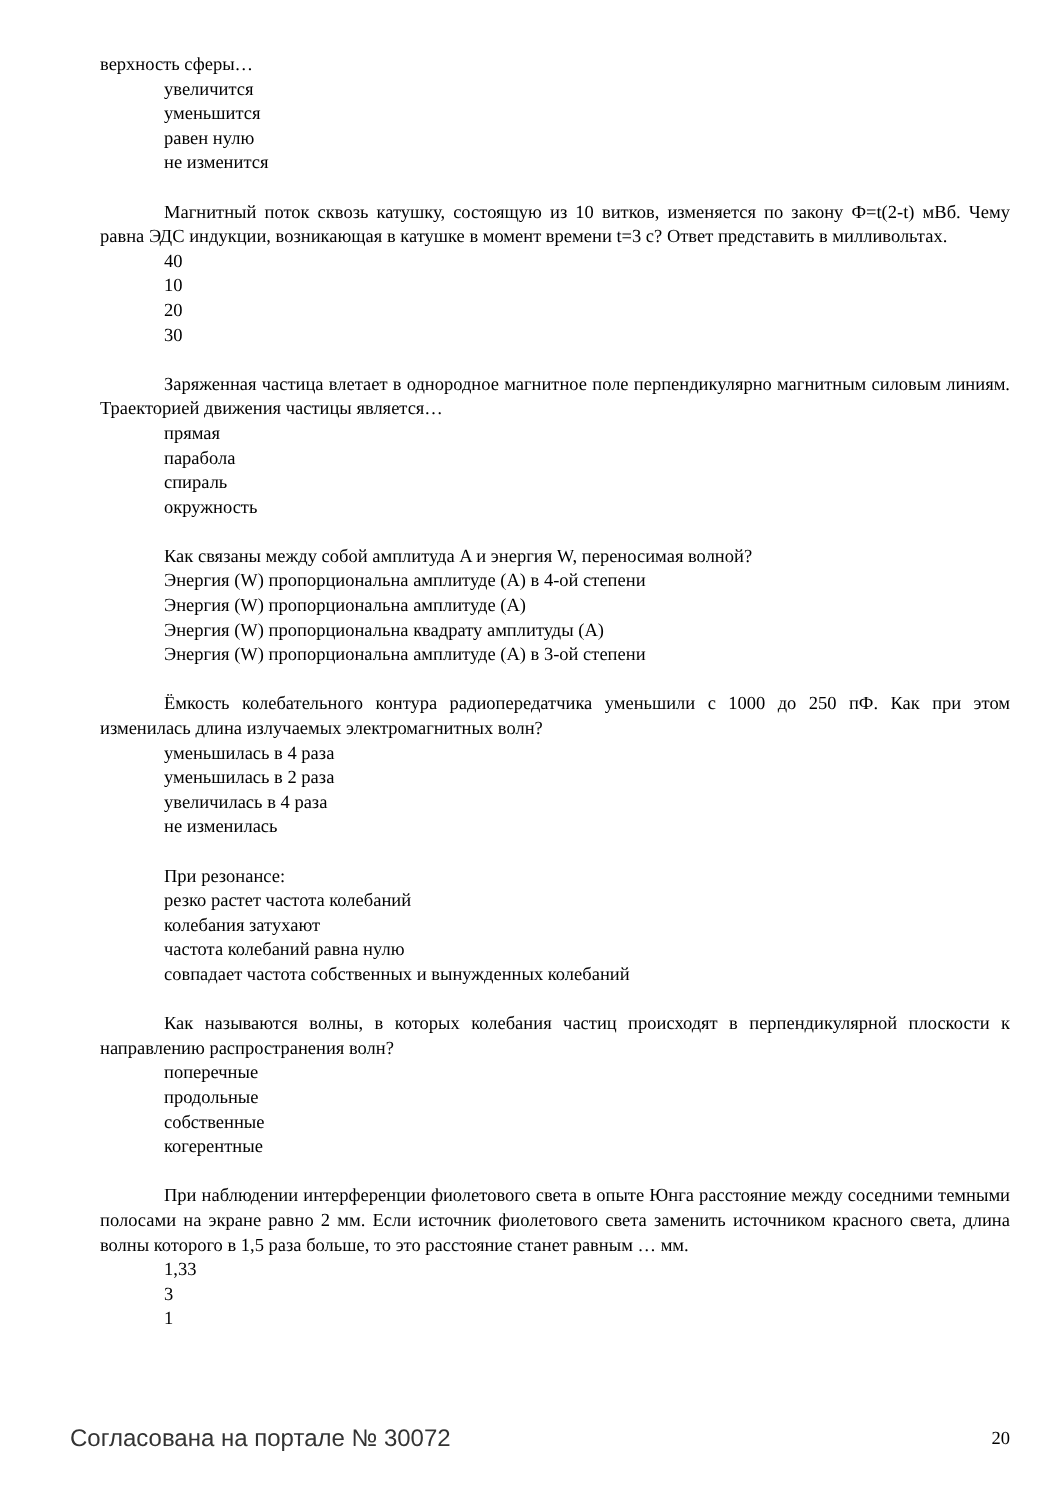верхность сферы…
увеличится
уменьшится
равен нулю
не изменится
Магнитный поток сквозь катушку, состоящую из 10 витков, изменяется по закону Ф=t(2-t) мВб. Чему равна ЭДС индукции, возникающая в катушке в момент времени t=3 с? Ответ представить в милливольтах.
40
10
20
30
Заряженная частица влетает в однородное магнитное поле перпендикулярно магнитным силовым линиям. Траекторией движения частицы является…
прямая
парабола
спираль
окружность
Как связаны между собой амплитуда A и энергия W, переносимая волной?
Энергия (W) пропорциональна амплитуде (A) в 4-ой степени
Энергия (W) пропорциональна амплитуде (A)
Энергия (W) пропорциональна квадрату амплитуды (A)
Энергия (W) пропорциональна амплитуде (A) в 3-ой степени
Ёмкость колебательного контура радиопередатчика уменьшили с 1000 до 250 пФ. Как при этом изменилась длина излучаемых электромагнитных волн?
уменьшилась в 4 раза
уменьшилась в 2 раза
увеличилась в 4 раза
не изменилась
При резонансе:
резко растет частота колебаний
колебания затухают
частота колебаний равна нулю
совпадает частота собственных и вынужденных колебаний
Как называются волны, в которых колебания частиц происходят в перпендикулярной плоскости к направлению распространения волн?
поперечные
продольные
собственные
когерентные
При наблюдении интерференции фиолетового света в опыте Юнга расстояние между соседними темными полосами на экране равно 2 мм. Если источник фиолетового света заменить источником красного света, длина волны которого в 1,5 раза больше, то это расстояние станет равным … мм.
1,33
3
1
Согласована на портале № 30072 20